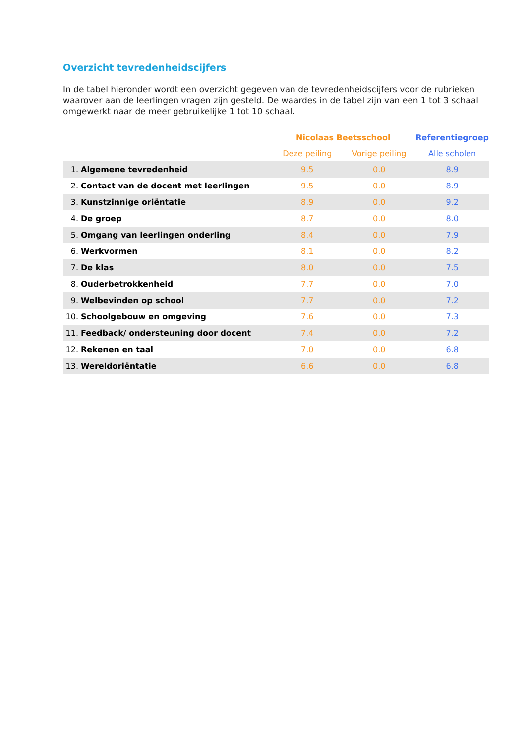Overzicht tevredenheidscijfers
In de tabel hieronder wordt een overzicht gegeven van de tevredenheidscijfers voor de rubrieken waarover aan de leerlingen vragen zijn gesteld. De waardes in de tabel zijn van een 1 tot 3 schaal omgewerkt naar de meer gebruikelijke 1 tot 10 schaal.
| | | Nicolaas Beetsschool | | Referentiegroep |
| --- | --- | --- | --- | --- |
| | | Deze peiling | Vorige peiling | Alle scholen |
| 1. | Algemene tevredenheid | 9.5 | 0.0 | 8.9 |
| 2. | Contact van de docent met leerlingen | 9.5 | 0.0 | 8.9 |
| 3. | Kunstzinnige oriëntatie | 8.9 | 0.0 | 9.2 |
| 4. | De groep | 8.7 | 0.0 | 8.0 |
| 5. | Omgang van leerlingen onderling | 8.4 | 0.0 | 7.9 |
| 6. | Werkvormen | 8.1 | 0.0 | 8.2 |
| 7. | De klas | 8.0 | 0.0 | 7.5 |
| 8. | Ouderbetrokkenheid | 7.7 | 0.0 | 7.0 |
| 9. | Welbevinden op school | 7.7 | 0.0 | 7.2 |
| 10. | Schoolgebouw en omgeving | 7.6 | 0.0 | 7.3 |
| 11. | Feedback/ ondersteuning door docent | 7.4 | 0.0 | 7.2 |
| 12. | Rekenen en taal | 7.0 | 0.0 | 6.8 |
| 13. | Wereldoriëntatie | 6.6 | 0.0 | 6.8 |